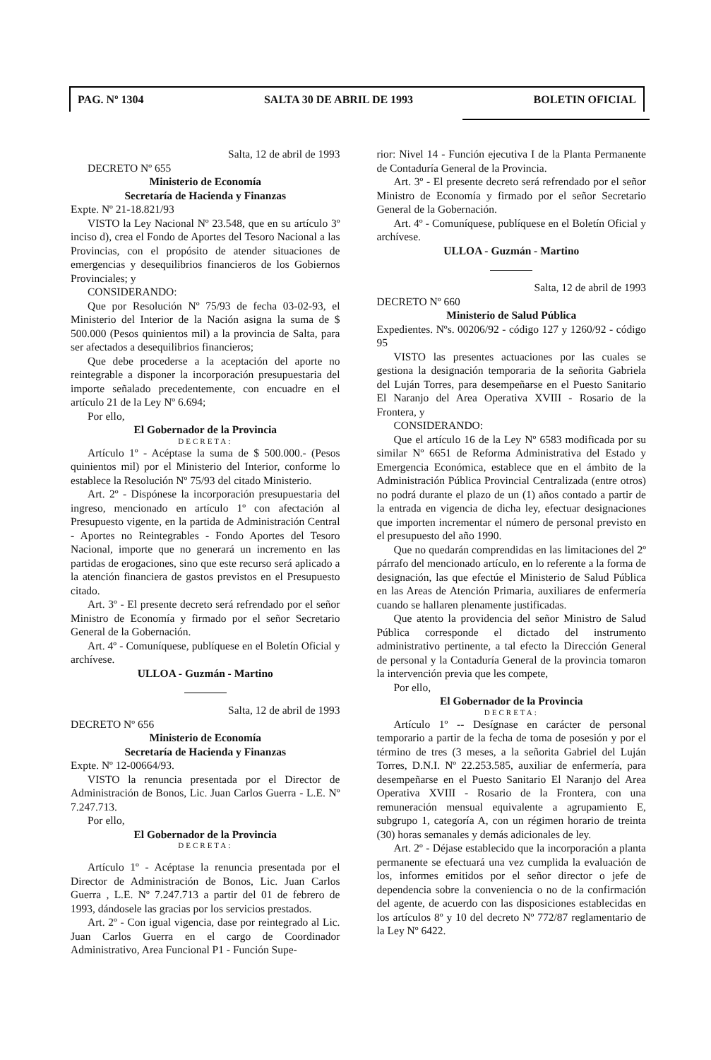PAG. Nº 1304 SALTA 30 DE ABRIL DE 1993 BOLETIN OFICIAL
Salta, 12 de abril de 1993
DECRETO Nº 655
Ministerio de Economía
Secretaría de Hacienda y Finanzas
Expte. Nº 21-18.821/93
VISTO la Ley Nacional Nº 23.548, que en su artículo 3º inciso d), crea el Fondo de Aportes del Tesoro Nacional a las Provincias, con el propósito de atender situaciones de emergencias y desequilibrios financieros de los Gobiernos Provinciales; y
CONSIDERANDO:
Que por Resolución Nº 75/93 de fecha 03-02-93, el Ministerio del Interior de la Nación asigna la suma de $ 500.000 (Pesos quinientos mil) a la provincia de Salta, para ser afectados a desequilibrios financieros;
Que debe procederse a la aceptación del aporte no reintegrable a disponer la incorporación presupuestaria del importe señalado precedentemente, con encuadre en el artículo 21 de la Ley Nº 6.694;
Por ello,
El Gobernador de la Provincia
DECRETA:
Artículo 1º - Acéptase la suma de $ 500.000.- (Pesos quinientos mil) por el Ministerio del Interior, conforme lo establece la Resolución Nº 75/93 del citado Ministerio.
Art. 2º - Dispónese la incorporación presupuestaria del ingreso, mencionado en artículo 1º con afectación al Presupuesto vigente, en la partida de Administración Central - Aportes no Reintegrables - Fondo Aportes del Tesoro Nacional, importe que no generará un incremento en las partidas de erogaciones, sino que este recurso será aplicado a la atención financiera de gastos previstos en el Presupuesto citado.
Art. 3º - El presente decreto será refrendado por el señor Ministro de Economía y firmado por el señor Secretario General de la Gobernación.
Art. 4º - Comuníquese, publíquese en el Boletín Oficial y archívese.
ULLOA - Guzmán - Martino
Salta, 12 de abril de 1993
DECRETO Nº 656
Ministerio de Economía
Secretaría de Hacienda y Finanzas
Expte. Nº 12-00664/93.
VISTO la renuncia presentada por el Director de Administración de Bonos, Lic. Juan Carlos Guerra - L.E. Nº 7.247.713.
Por ello,
El Gobernador de la Provincia
DECRETA:
Artículo 1º - Acéptase la renuncia presentada por el Director de Administración de Bonos, Lic. Juan Carlos Guerra , L.E. Nº 7.247.713 a partir del 01 de febrero de 1993, dándosele las gracias por los servicios prestados.
Art. 2º - Con igual vigencia, dase por reintegrado al Lic. Juan Carlos Guerra en el cargo de Coordinador Administrativo, Area Funcional P1 - Función Supe-
rior: Nivel 14 - Función ejecutiva I de la Planta Permanente de Contaduría General de la Provincia.
Art. 3º - El presente decreto será refrendado por el señor Ministro de Economía y firmado por el señor Secretario General de la Gobernación.
Art. 4º - Comuníquese, publíquese en el Boletín Oficial y archívese.
ULLOA - Guzmán - Martino
Salta, 12 de abril de 1993
DECRETO Nº 660
Ministerio de Salud Pública
Expedientes. Nºs. 00206/92 - código 127 y 1260/92 - código 95
VISTO las presentes actuaciones por las cuales se gestiona la designación temporaria de la señorita Gabriela del Luján Torres, para desempeñarse en el Puesto Sanitario El Naranjo del Area Operativa XVIII - Rosario de la Frontera, y
CONSIDERANDO:
Que el artículo 16 de la Ley Nº 6583 modificada por su similar Nº 6651 de Reforma Administrativa del Estado y Emergencia Económica, establece que en el ámbito de la Administración Pública Provincial Centralizada (entre otros) no podrá durante el plazo de un (1) años contado a partir de la entrada en vigencia de dicha ley, efectuar designaciones que importen incrementar el número de personal previsto en el presupuesto del año 1990.
Que no quedarán comprendidas en las limitaciones del 2º párrafo del mencionado artículo, en lo referente a la forma de designación, las que efectúe el Ministerio de Salud Pública en las Areas de Atención Primaria, auxiliares de enfermería cuando se hallaren plenamente justificadas.
Que atento la providencia del señor Ministro de Salud Pública corresponde el dictado del instrumento administrativo pertinente, a tal efecto la Dirección General de personal y la Contaduría General de la provincia tomaron la intervención previa que les compete,
Por ello,
El Gobernador de la Provincia
DECRETA:
Artículo 1º -- Desígnase en carácter de personal temporario a partir de la fecha de toma de posesión y por el término de tres (3 meses, a la señorita Gabriel del Luján Torres, D.N.I. Nº 22.253.585, auxiliar de enfermería, para desempeñarse en el Puesto Sanitario El Naranjo del Area Operativa XVIII - Rosario de la Frontera, con una remuneración mensual equivalente a agrupamiento E, subgrupo 1, categoría A, con un régimen horario de treinta (30) horas semanales y demás adicionales de ley.
Art. 2º - Déjase establecido que la incorporación a planta permanente se efectuará una vez cumplida la evaluación de los, informes emitidos por el señor director o jefe de dependencia sobre la conveniencia o no de la confirmación del agente, de acuerdo con las disposiciones establecidas en los artículos 8º y 10 del decreto Nº 772/87 reglamentario de la Ley Nº 6422.